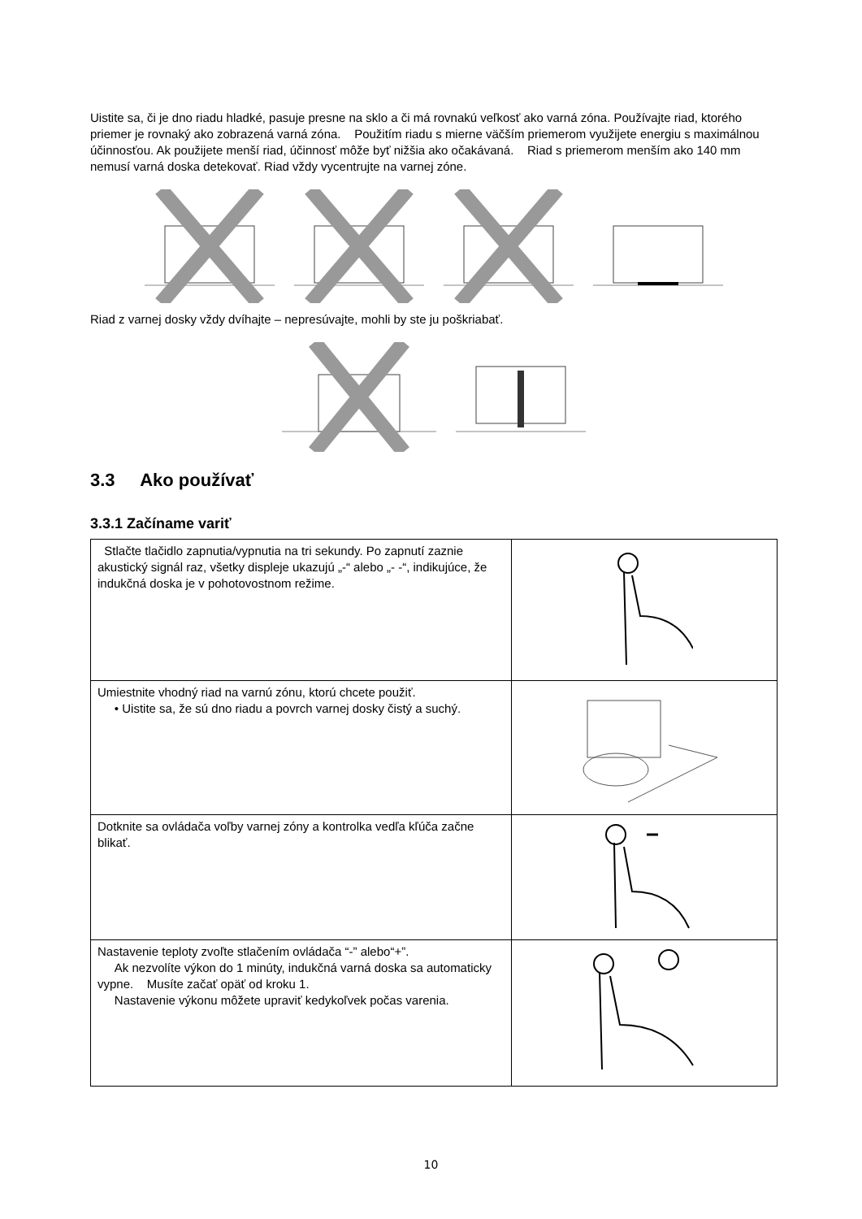Uistite sa, či je dno riadu hladké, pasuje presne na sklo a či má rovnakú veľkosť ako varná zóna. Používajte riad, ktorého priemer je rovnaký ako zobrazená varná zóna. Použitím riadu s mierne väčším priemerom využijete energiu s maximálnou účinnosťou. Ak použijete menší riad, účinnosť môže byť nižšia ako očakávaná. Riad s priemerom menším ako 140 mm nemusí varná doska detekovať. Riad vždy vycentrujte na varnej zóne.
Riad z varnej dosky vždy dvíhajte – nepresúvajte, mohli by ste ju poškriabať.
3.3 Ako používať
3.3.1 Začíname variť
| Stlačte tlačidlo zapnutia/vypnutia na tri sekundy. Po zapnutí zaznie akustický signál raz, všetky displeje ukazujú „-“ alebo „- -“, indikujúce, že indukčná doska je v pohotovostnom režime. | |
| Umiestnite vhodný riad na varnú zónu, ktorú chcete použiť. • Uistite sa, že sú dno riadu a povrch varnej dosky čistý a suchý. | |
| Dotknite sa ovládača voľby varnej zóny a kontrolka vedľa kľúča začne blikať. | |
| Nastavenie teploty zvoľte stlačením ovládača “-” alebo“+”. Ak nezvolíte výkon do 1 minúty, indukčná varná doska sa automaticky vypne. Musíte začať opäť od kroku 1. Nastavenie výkonu môžete upraviť kedykoľvek počas varenia. | |
10